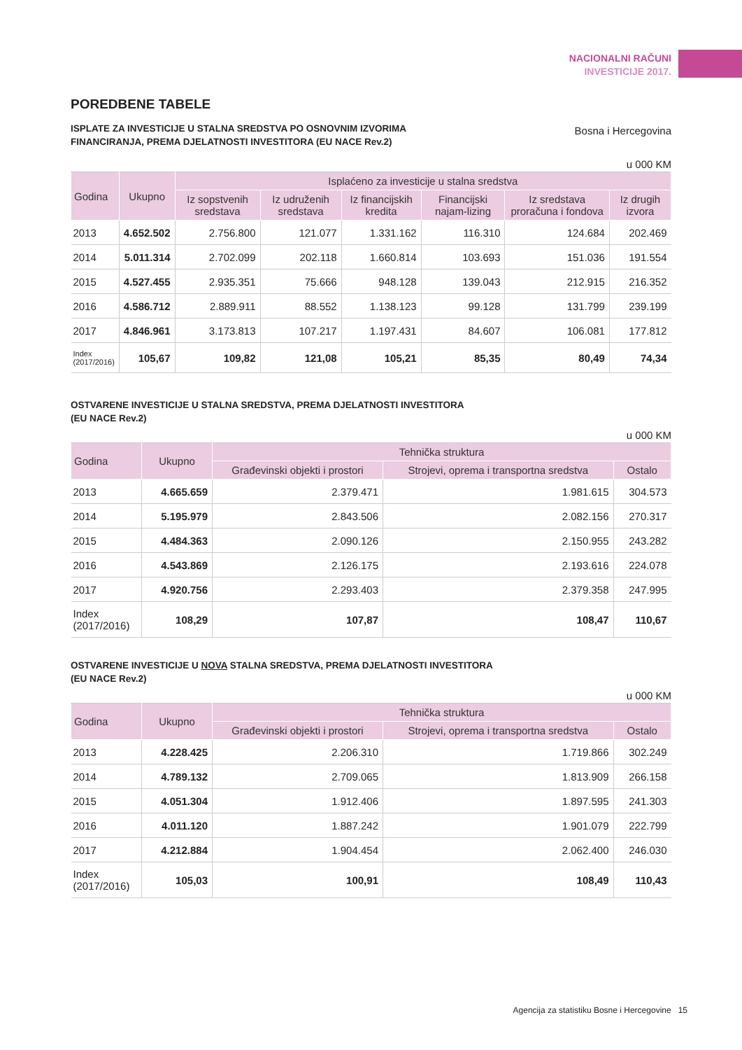NACIONALNI RAČUNI
INVESTICIJE 2017.
POREDBENE TABELE
ISPLATE ZA INVESTICIJE U STALNA SREDSTVA PO OSNOVNIM IZVORIMA
FINANCIRANJA, PREMA DJELATNOSTI INVESTITORA (EU NACE Rev.2)
Bosna i Hercegovina
u 000 KM
| Godina | Ukupno | Isplaćeno za investicije u stalna sredstva | | | | | |
| --- | --- | --- | --- | --- | --- | --- | --- |
| | | Iz sopstvenih sredstava | Iz udruženih sredstava | Iz financijskih kredita | Financijski najam-lizing | Iz sredstava proračuna i fondova | Iz drugih izvora |
| 2013 | 4.652.502 | 2.756.800 | 121.077 | 1.331.162 | 116.310 | 124.684 | 202.469 |
| 2014 | 5.011.314 | 2.702.099 | 202.118 | 1.660.814 | 103.693 | 151.036 | 191.554 |
| 2015 | 4.527.455 | 2.935.351 | 75.666 | 948.128 | 139.043 | 212.915 | 216.352 |
| 2016 | 4.586.712 | 2.889.911 | 88.552 | 1.138.123 | 99.128 | 131.799 | 239.199 |
| 2017 | 4.846.961 | 3.173.813 | 107.217 | 1.197.431 | 84.607 | 106.081 | 177.812 |
| Index (2017/2016) | 105,67 | 109,82 | 121,08 | 105,21 | 85,35 | 80,49 | 74,34 |
OSTVARENE INVESTICIJE U STALNA SREDSTVA, PREMA DJELATNOSTI INVESTITORA
(EU NACE Rev.2)
u 000 KM
| Godina | Ukupno | Tehnička struktura | | |
| --- | --- | --- | --- | --- |
| | | Građevinski objekti i prostori | Strojevi, oprema i transportna sredstva | Ostalo |
| 2013 | 4.665.659 | 2.379.471 | 1.981.615 | 304.573 |
| 2014 | 5.195.979 | 2.843.506 | 2.082.156 | 270.317 |
| 2015 | 4.484.363 | 2.090.126 | 2.150.955 | 243.282 |
| 2016 | 4.543.869 | 2.126.175 | 2.193.616 | 224.078 |
| 2017 | 4.920.756 | 2.293.403 | 2.379.358 | 247.995 |
| Index (2017/2016) | 108,29 | 107,87 | 108,47 | 110,67 |
OSTVARENE INVESTICIJE U NOVA STALNA SREDSTVA, PREMA DJELATNOSTI INVESTITORA
(EU NACE Rev.2)
u 000 KM
| Godina | Ukupno | Tehnička struktura | | |
| --- | --- | --- | --- | --- |
| | | Građevinski objekti i prostori | Strojevi, oprema i transportna sredstva | Ostalo |
| 2013 | 4.228.425 | 2.206.310 | 1.719.866 | 302.249 |
| 2014 | 4.789.132 | 2.709.065 | 1.813.909 | 266.158 |
| 2015 | 4.051.304 | 1.912.406 | 1.897.595 | 241.303 |
| 2016 | 4.011.120 | 1.887.242 | 1.901.079 | 222.799 |
| 2017 | 4.212.884 | 1.904.454 | 2.062.400 | 246.030 |
| Index (2017/2016) | 105,03 | 100,91 | 108,49 | 110,43 |
Agencija za statistiku Bosne i Hercegovine 15